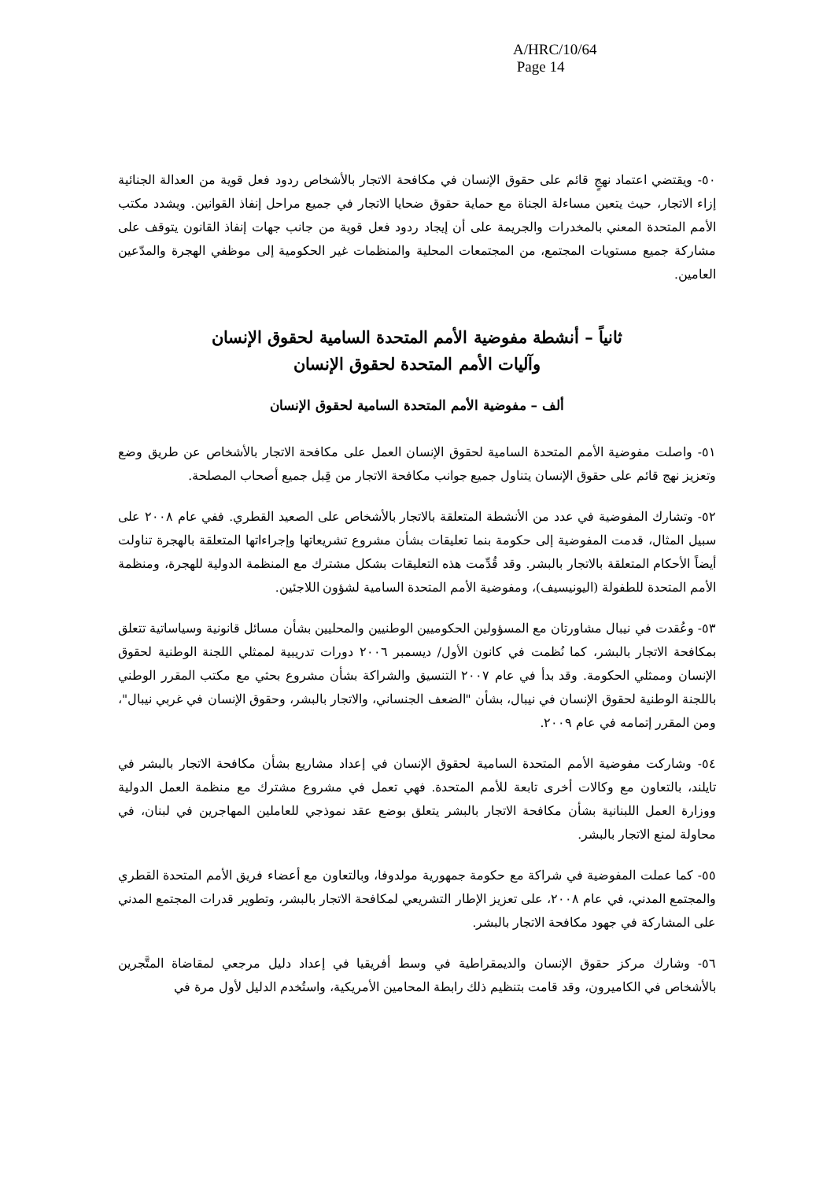A/HRC/10/64
Page 14
٥٠- ويقتضي اعتماد نهجٍ قائم على حقوق الإنسان في مكافحة الاتجار بالأشخاص ردود فعل قوية من العدالة الجنائية إزاء الاتجار، حيث يتعين مساءلة الجناة مع حماية حقوق ضحايا الاتجار في جميع مراحل إنفاذ القوانين. ويشدد مكتب الأمم المتحدة المعني بالمخدرات والجريمة على أن إيجاد ردود فعل قوية من جانب جهات إنفاذ القانون يتوقف على مشاركة جميع مستويات المجتمع، من المجتمعات المحلية والمنظمات غير الحكومية إلى موظفي الهجرة والمدّعين العامين.
ثانياً – أنشطة مفوضية الأمم المتحدة السامية لحقوق الإنسان
وآليات الأمم المتحدة لحقوق الإنسان
ألف – مفوضية الأمم المتحدة السامية لحقوق الإنسان
٥١- واصلت مفوضية الأمم المتحدة السامية لحقوق الإنسان العمل على مكافحة الاتجار بالأشخاص عن طريق وضع وتعزيز نهج قائم على حقوق الإنسان يتناول جميع جوانب مكافحة الاتجار من قِبل جميع أصحاب المصلحة.
٥٢- وتشارك المفوضية في عدد من الأنشطة المتعلقة بالاتجار بالأشخاص على الصعيد القطري. ففي عام ٢٠٠٨ على سبيل المثال، قدمت المفوضية إلى حكومة بنما تعليقات بشأن مشروع تشريعاتها وإجراءاتها المتعلقة بالهجرة تناولت أيضاً الأحكام المتعلقة بالاتجار بالبشر. وقد قُدِّمت هذه التعليقات بشكل مشترك مع المنظمة الدولية للهجرة، ومنظمة الأمم المتحدة للطفولة (اليونيسيف)، ومفوضية الأمم المتحدة السامية لشؤون اللاجئين.
٥٣- وعُقدت في نيبال مشاورتان مع المسؤولين الحكوميين الوطنيين والمحليين بشأن مسائل قانونية وسياساتية تتعلق بمكافحة الاتجار بالبشر، كما نُظمت في كانون الأول/ ديسمبر ٢٠٠٦ دورات تدريبية لممثلي اللجنة الوطنية لحقوق الإنسان وممثلي الحكومة. وقد بدأ في عام ٢٠٠٧ التنسيق والشراكة بشأن مشروع بحثي مع مكتب المقرر الوطني باللجنة الوطنية لحقوق الإنسان في نيبال، بشأن "الضعف الجنساني، والاتجار بالبشر، وحقوق الإنسان في غربي نيبال"، ومن المقرر إتمامه في عام ٢٠٠٩.
٥٤- وشاركت مفوضية الأمم المتحدة السامية لحقوق الإنسان في إعداد مشاريع بشأن مكافحة الاتجار بالبشر في تايلند، بالتعاون مع وكالات أخرى تابعة للأمم المتحدة. فهي تعمل في مشروع مشترك مع منظمة العمل الدولية ووزارة العمل اللبنانية بشأن مكافحة الاتجار بالبشر يتعلق بوضع عقد نموذجي للعاملين المهاجرين في لبنان، في محاولة لمنع الاتجار بالبشر.
٥٥- كما عملت المفوضية في شراكة مع حكومة جمهورية مولدوفا، وبالتعاون مع أعضاء فريق الأمم المتحدة القطري والمجتمع المدني، في عام ٢٠٠٨، على تعزيز الإطار التشريعي لمكافحة الاتجار بالبشر، وتطوير قدرات المجتمع المدني على المشاركة في جهود مكافحة الاتجار بالبشر.
٥٦- وشارك مركز حقوق الإنسان والديمقراطية في وسط أفريقيا في إعداد دليل مرجعي لمقاضاة المتَّجرين بالأشخاص في الكاميرون، وقد قامت بتنظيم ذلك رابطة المحامين الأمريكية، واستُخدم الدليل لأول مرة في